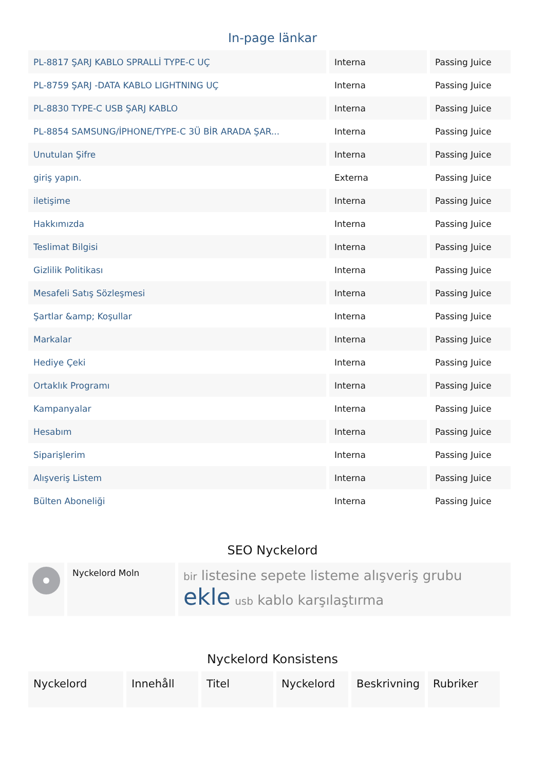In-page länkar
| PL-8817 ŞARJ KABLO SPRALLİ TYPE-C UÇ | Interna | Passing Juice |
| PL-8759 ŞARJ -DATA KABLO LIGHTNING UÇ | Interna | Passing Juice |
| PL-8830 TYPE-C USB ŞARJ KABLO | Interna | Passing Juice |
| PL-8854 SAMSUNG/İPHONE/TYPE-C 3Ü BİR ARADA ŞAR... | Interna | Passing Juice |
| Unutulan Şifre | Interna | Passing Juice |
| giriş yapın. | Externa | Passing Juice |
| iletişime | Interna | Passing Juice |
| Hakkımızda | Interna | Passing Juice |
| Teslimat Bilgisi | Interna | Passing Juice |
| Gizlilik Politikası | Interna | Passing Juice |
| Mesafeli Satış Sözleşmesi | Interna | Passing Juice |
| Şartlar &amp; Koşullar | Interna | Passing Juice |
| Markalar | Interna | Passing Juice |
| Hediye Çeki | Interna | Passing Juice |
| Ortaklık Programı | Interna | Passing Juice |
| Kampanyalar | Interna | Passing Juice |
| Hesabım | Interna | Passing Juice |
| Siparişlerim | Interna | Passing Juice |
| Alışveriş Listem | Interna | Passing Juice |
| Bülten Aboneliği | Interna | Passing Juice |
SEO Nyckelord
| | Nyckelord Moln | bir listesine sepete listeme alışveriş grubu ekle usb kablo karşılaştırma |
Nyckelord Konsistens
| Nyckelord | Innehåll | Titel | Nyckelord | Beskrivning | Rubriker |
| --- | --- | --- | --- | --- | --- |